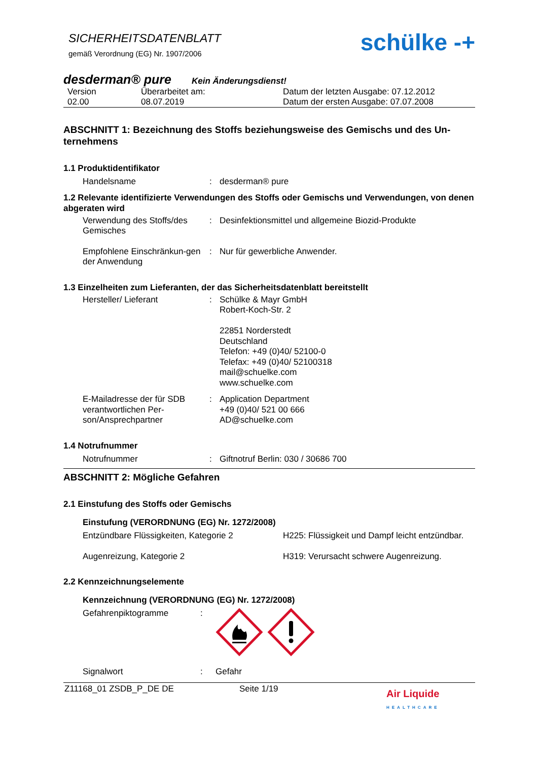SICHERHEITSDATENBLATT
gemäß Verordnung (EG) Nr. 1907/2006
schülke -+
desderman® pure Kein Änderungsdienst!
Version
02.00
Überarbeitet am:
08.07.2019
Datum der letzten Ausgabe: 07.12.2012
Datum der ersten Ausgabe: 07.07.2008
ABSCHNITT 1: Bezeichnung des Stoffs beziehungsweise des Gemischs und des Un-ternehmens
1.1 Produktidentifikator
Handelsname : desderman® pure
1.2 Relevante identifizierte Verwendungen des Stoffs oder Gemischs und Verwendungen, von denen abgeraten wird
Verwendung des Stoffs/des Gemisches
: Desinfektionsmittel und allgemeine Biozid-Produkte
Empfohlene Einschränkun-gen der Anwendung
: Nur für gewerbliche Anwender.
1.3 Einzelheiten zum Lieferanten, der das Sicherheitsdatenblatt bereitstellt
Hersteller/ Lieferant : Schülke & Mayr GmbH
Robert-Koch-Str. 2
22851 Norderstedt
Deutschland
Telefon: +49 (0)40/ 52100-0
Telefax: +49 (0)40/ 52100318
mail@schuelke.com
www.schuelke.com
E-Mailadresse der für SDB verantwortlichen Per-son/Ansprechpartner
: Application Department
+49 (0)40/ 521 00 666
AD@schuelke.com
1.4 Notrufnummer
Notrufnummer : Giftnotruf Berlin: 030 / 30686 700
ABSCHNITT 2: Mögliche Gefahren
2.1 Einstufung des Stoffs oder Gemischs
Einstufung (VERORDNUNG (EG) Nr. 1272/2008)
Entzündbare Flüssigkeiten, Kategorie 2 H225: Flüssigkeit und Dampf leicht entzündbar.
Augenreizung, Kategorie 2 H319: Verursacht schwere Augenreizung.
2.2 Kennzeichnungselemente
Kennzeichnung (VERORDNUNG (EG) Nr. 1272/2008)
Gefahrenpiktogramme :
Signalwort : Gefahr
Z11168_01 ZSDB_P_DE DE Seite 1/19
Air Liquide
HEALTHCARE